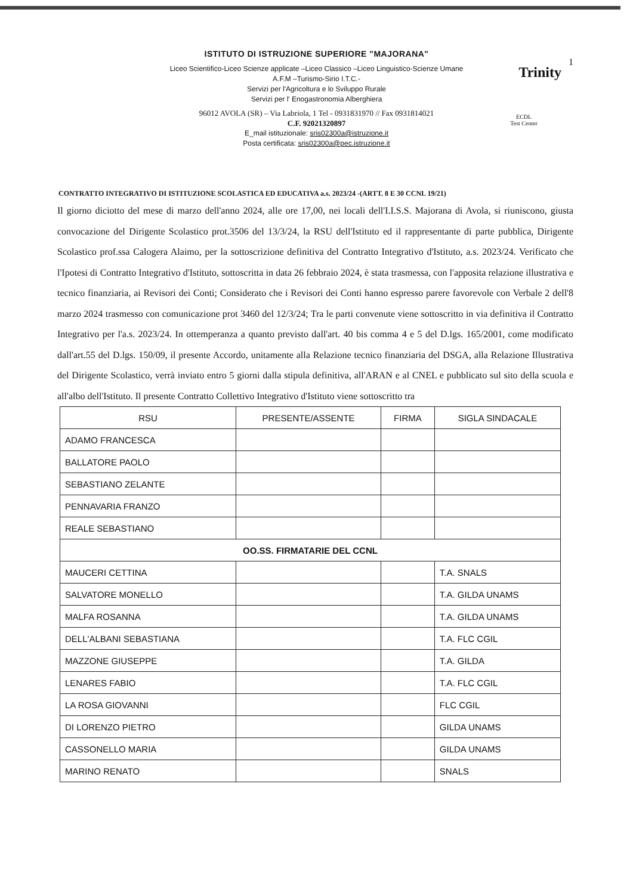ISTITUTO DI ISTRUZIONE SUPERIORE "MAJORANA"
Liceo Scientifico-Liceo Scienze applicate –Liceo Classico –Liceo Linguistico-Scienze Umane
A.F.M –Turismo-Sirio I.T.C.-
Servizi per l'Agricoltura e lo Sviluppo Rurale
Servizi per l' Enogastronomia Alberghiera
96012 AVOLA (SR) – Via Labriola, 1 Tel - 0931831970 // Fax 0931814021
C.F. 92021320897
E_mail istituzionale: sris02300a@istruzione.it
Posta certificata: sris02300a@pec.istruzione.it
1
Trinity
ECDL
Test Center
CONTRATTO INTEGRATIVO DI ISTITUZIONE SCOLASTICA ED EDUCATIVA a.s. 2023/24 -(ARTT. 8 E 30 CCNL 19/21)
Il giorno diciotto del mese di marzo dell'anno 2024, alle ore 17,00, nei locali dell'I.I.S.S. Majorana di Avola, si riuniscono, giusta convocazione del Dirigente Scolastico prot.3506 del 13/3/24, la RSU dell'Istituto ed il rappresentante di parte pubblica, Dirigente Scolastico prof.ssa Calogera Alaimo, per la sottoscrizione definitiva del Contratto Integrativo d'Istituto, a.s. 2023/24. Verificato che l'Ipotesi di Contratto Integrativo d'Istituto, sottoscritta in data 26 febbraio 2024, è stata trasmessa, con l'apposita relazione illustrativa e tecnico finanziaria, ai Revisori dei Conti; Considerato che i Revisori dei Conti hanno espresso parere favorevole con Verbale 2 dell'8 marzo 2024 trasmesso con comunicazione prot 3460 del 12/3/24; Tra le parti convenute viene sottoscritto in via definitiva il Contratto Integrativo per l'a.s. 2023/24. In ottemperanza a quanto previsto dall'art. 40 bis comma 4 e 5 del D.lgs. 165/2001, come modificato dall'art.55 del D.lgs. 150/09, il presente Accordo, unitamente alla Relazione tecnico finanziaria del DSGA, alla Relazione Illustrativa del Dirigente Scolastico, verrà inviato entro 5 giorni dalla stipula definitiva, all'ARAN e al CNEL e pubblicato sul sito della scuola e all'albo dell'Istituto. Il presente Contratto Collettivo Integrativo d'Istituto viene sottoscritto tra
| RSU | PRESENTE/ASSENTE | FIRMA | SIGLA SINDACALE |
| --- | --- | --- | --- |
| ADAMO FRANCESCA | | | |
| BALLATORE PAOLO | | | |
| SEBASTIANO ZELANTE | | | |
| PENNAVARIA FRANZO | | | |
| REALE SEBASTIANO | | | |
| OO.SS. FIRMATARIE DEL CCNL | | | |
| MAUCERI CETTINA | | | T.A. SNALS |
| SALVATORE MONELLO | | | T.A. GILDA UNAMS |
| MALFA ROSANNA | | | T.A. GILDA UNAMS |
| DELL'ALBANI SEBASTIANA | | | T.A. FLC CGIL |
| MAZZONE GIUSEPPE | | | T.A. GILDA |
| LENARES FABIO | | | T.A. FLC CGIL |
| LA ROSA GIOVANNI | | | FLC CGIL |
| DI LORENZO PIETRO | | | GILDA UNAMS |
| CASSONELLO MARIA | | | GILDA UNAMS |
| MARINO RENATO | | | SNALS |